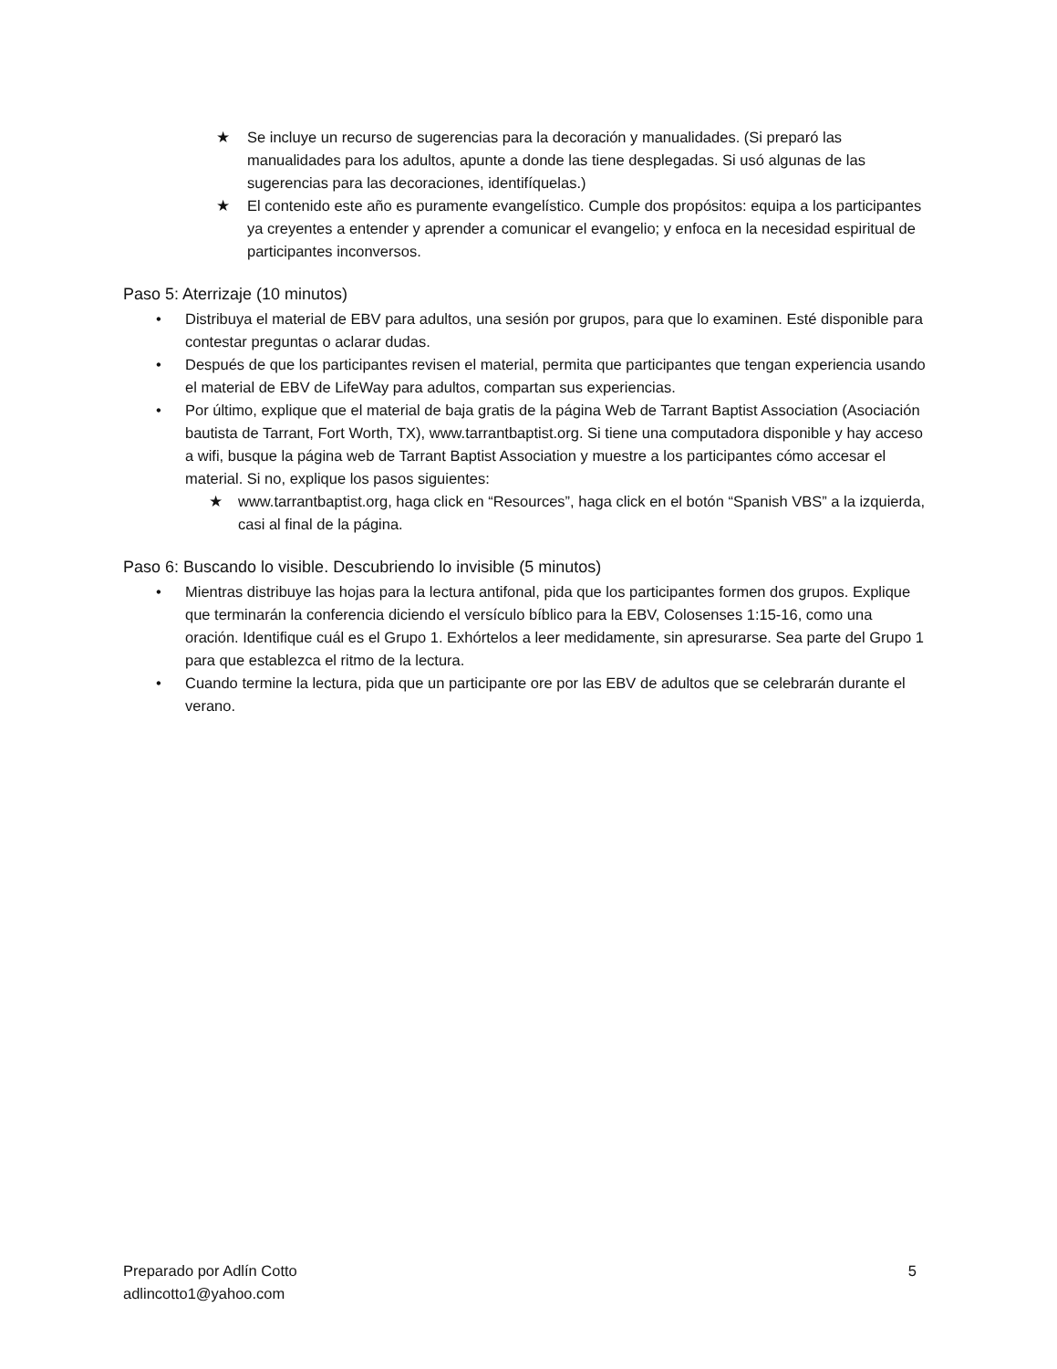★ Se incluye un recurso de sugerencias para la decoración y manualidades. (Si preparó las manualidades para los adultos, apunte a donde las tiene desplegadas. Si usó algunas de las sugerencias para las decoraciones, identifíquelas.)
★ El contenido este año es puramente evangelístico. Cumple dos propósitos: equipa a los participantes ya creyentes a entender y aprender a comunicar el evangelio; y enfoca en la necesidad espiritual de participantes inconversos.
Paso 5: Aterrizaje (10 minutos)
• Distribuya el material de EBV para adultos, una sesión por grupos, para que lo examinen. Esté disponible para contestar preguntas o aclarar dudas.
• Después de que los participantes revisen el material, permita que participantes que tengan experiencia usando el material de EBV de LifeWay para adultos, compartan sus experiencias.
• Por último, explique que el material de baja gratis de la página Web de Tarrant Baptist Association (Asociación bautista de Tarrant, Fort Worth, TX), www.tarrantbaptist.org. Si tiene una computadora disponible y hay acceso a wifi, busque la página web de Tarrant Baptist Association y muestre a los participantes cómo accesar el material. Si no, explique los pasos siguientes:
★ www.tarrantbaptist.org, haga click en “Resources”, haga click en el botón “Spanish VBS” a la izquierda, casi al final de la página.
Paso 6: Buscando lo visible. Descubriendo lo invisible (5 minutos)
• Mientras distribuye las hojas para la lectura antifonal, pida que los participantes formen dos grupos. Explique que terminarán la conferencia diciendo el versículo bíblico para la EBV, Colosenses 1:15-16, como una oración. Identifique cuál es el Grupo 1. Exhórtelos a leer medidamente, sin apresurarse. Sea parte del Grupo 1 para que establezca el ritmo de la lectura.
• Cuando termine la lectura, pida que un participante ore por las EBV de adultos que se celebrarán durante el verano.
Preparado por Adlín Cotto 5
adlincotto1@yahoo.com